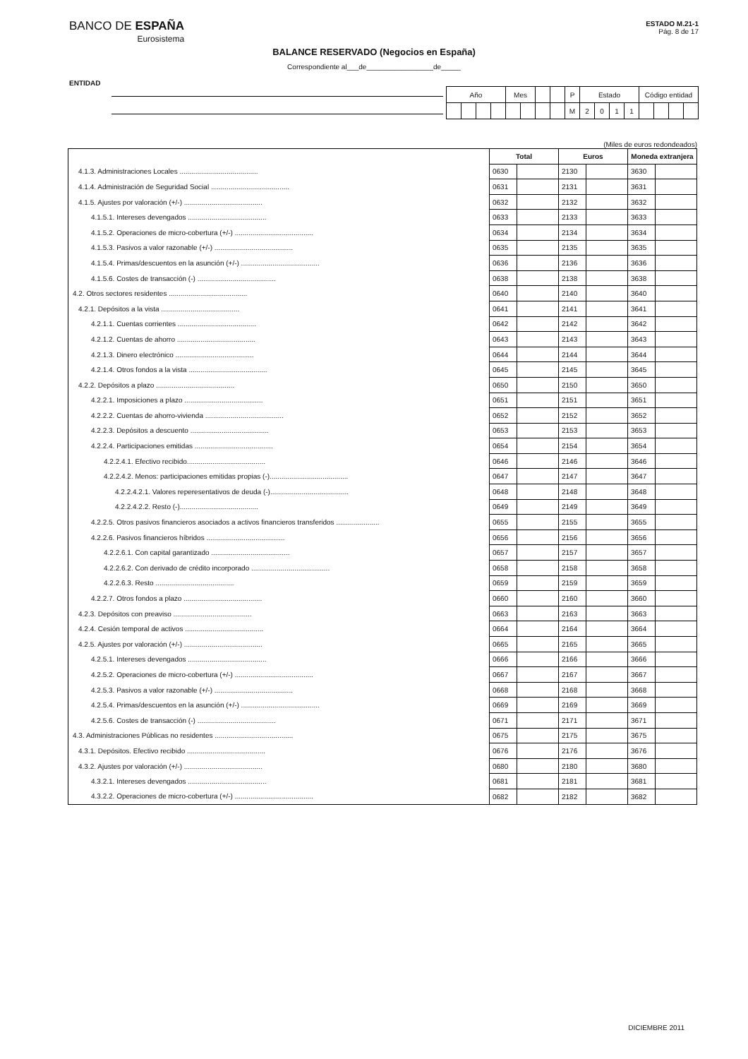BANCO DE ESPAÑA
Eurosistema
ESTADO M.21-1
Pág. 8 de 17
BALANCE RESERVADO (Negocios en España)
Correspondiente al___de_________________de_____
ENTIDAD
| Año | | | | Mes | | | | P | Estado | | | | Código entidad | | | |
| | | | | | | | | M | 2 | 0 | 1 | 1 | | | | |
(Miles de euros redondeados)
| | Total | | Euros | | Moneda extranjera | |
| --- | --- | --- | --- | --- | --- | --- |
| 4.1.3. Administraciones Locales ........................................ | 0630 | | 2130 | | 3630 | |
| 4.1.4. Administración de Seguridad Social ........................................ | 0631 | | 2131 | | 3631 | |
| 4.1.5. Ajustes por valoración (+/-) ........................................ | 0632 | | 2132 | | 3632 | |
| 4.1.5.1. Intereses devengados ........................................ | 0633 | | 2133 | | 3633 | |
| 4.1.5.2. Operaciones de micro-cobertura (+/-) ........................................ | 0634 | | 2134 | | 3634 | |
| 4.1.5.3. Pasivos a valor razonable (+/-) ........................................ | 0635 | | 2135 | | 3635 | |
| 4.1.5.4. Primas/descuentos en la asunción (+/-) ........................................ | 0636 | | 2136 | | 3636 | |
| 4.1.5.6. Costes de transacción (-) ........................................ | 0638 | | 2138 | | 3638 | |
| 4.2. Otros sectores residentes ........................................ | 0640 | | 2140 | | 3640 | |
| 4.2.1. Depósitos a la vista ........................................ | 0641 | | 2141 | | 3641 | |
| 4.2.1.1. Cuentas corrientes ........................................ | 0642 | | 2142 | | 3642 | |
| 4.2.1.2. Cuentas de ahorro ........................................ | 0643 | | 2143 | | 3643 | |
| 4.2.1.3. Dinero electrónico ........................................ | 0644 | | 2144 | | 3644 | |
| 4.2.1.4. Otros fondos a la vista ........................................ | 0645 | | 2145 | | 3645 | |
| 4.2.2. Depósitos a plazo ........................................ | 0650 | | 2150 | | 3650 | |
| 4.2.2.1. Imposiciones a plazo ........................................ | 0651 | | 2151 | | 3651 | |
| 4.2.2.2. Cuentas de ahorro-vivienda ........................................ | 0652 | | 2152 | | 3652 | |
| 4.2.2.3. Depósitos a descuento ........................................ | 0653 | | 2153 | | 3653 | |
| 4.2.2.4. Participaciones emitidas ........................................ | 0654 | | 2154 | | 3654 | |
| 4.2.2.4.1. Efectivo recibido........................................ | 0646 | | 2146 | | 3646 | |
| 4.2.2.4.2. Menos: participaciones emitidas propias (-)........................................ | 0647 | | 2147 | | 3647 | |
| 4.2.2.4.2.1. Valores reperesentativos de deuda (-)........................................ | 0648 | | 2148 | | 3648 | |
| 4.2.2.4.2.2. Resto (-)........................................ | 0649 | | 2149 | | 3649 | |
| 4.2.2.5. Otros pasivos financieros asociados a activos financieros transferidos ...................... | 0655 | | 2155 | | 3655 | |
| 4.2.2.6. Pasivos financieros híbridos ........................................ | 0656 | | 2156 | | 3656 | |
| 4.2.2.6.1. Con capital garantizado ........................................ | 0657 | | 2157 | | 3657 | |
| 4.2.2.6.2. Con derivado de crédito incorporado ........................................ | 0658 | | 2158 | | 3658 | |
| 4.2.2.6.3. Resto ........................................ | 0659 | | 2159 | | 3659 | |
| 4.2.2.7. Otros fondos a plazo ........................................ | 0660 | | 2160 | | 3660 | |
| 4.2.3. Depósitos con preaviso ........................................ | 0663 | | 2163 | | 3663 | |
| 4.2.4. Cesión temporal de activos ........................................ | 0664 | | 2164 | | 3664 | |
| 4.2.5. Ajustes por valoración (+/-) ........................................ | 0665 | | 2165 | | 3665 | |
| 4.2.5.1. Intereses devengados ........................................ | 0666 | | 2166 | | 3666 | |
| 4.2.5.2. Operaciones de micro-cobertura (+/-) ........................................ | 0667 | | 2167 | | 3667 | |
| 4.2.5.3. Pasivos a valor razonable (+/-) ........................................ | 0668 | | 2168 | | 3668 | |
| 4.2.5.4. Primas/descuentos en la asunción (+/-) ........................................ | 0669 | | 2169 | | 3669 | |
| 4.2.5.6. Costes de transacción (-) ........................................ | 0671 | | 2171 | | 3671 | |
| 4.3. Administraciones Públicas no residentes ........................................ | 0675 | | 2175 | | 3675 | |
| 4.3.1. Depósitos. Efectivo recibido ........................................ | 0676 | | 2176 | | 3676 | |
| 4.3.2. Ajustes por valoración (+/-) ........................................ | 0680 | | 2180 | | 3680 | |
| 4.3.2.1. Intereses devengados ........................................ | 0681 | | 2181 | | 3681 | |
| 4.3.2.2. Operaciones de micro-cobertura (+/-) ........................................ | 0682 | | 2182 | | 3682 | |
DICIEMBRE 2011